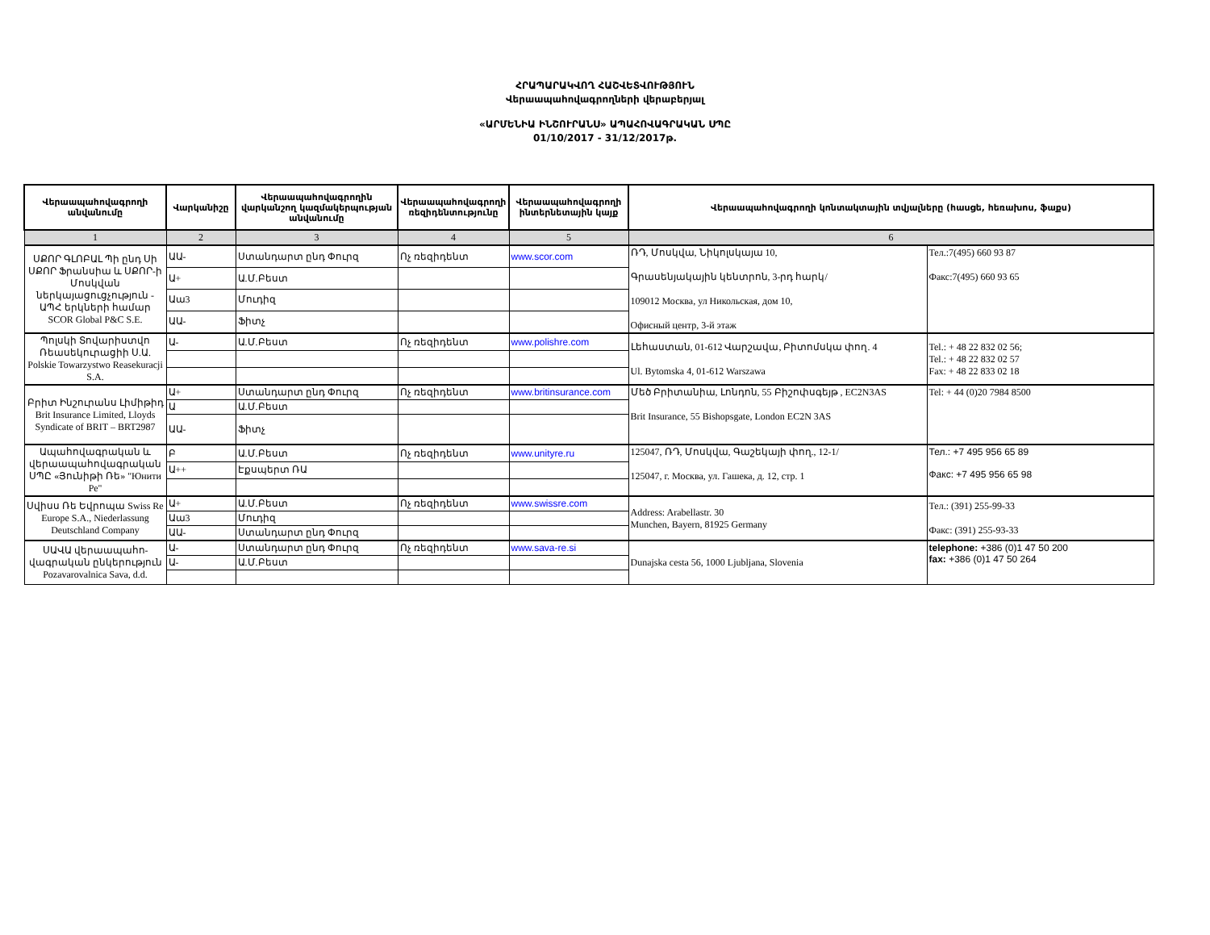ՀՐԱՊԱՐԱԿՎՈՂ ՀԱՇՎԵՏՎՈՒԹՅՈՒՆ
Վերաապահովագրողների վերաբերյալ
«ԱՐՄԵՆԻԱ ԻՆՇՈՒՐԱՆՍ» ԱՊԱՀՈՎԱԳՐԱԿԱՆ ՍՊԸ
01/10/2017 - 31/12/2017թ.
| Վերաապահովագրողի անվանումը | Վարկանիշը | Վերաապահովագրողին վարկանշող կազմակերպության անվանումը | Վերաապահովագրողի ռեզիդենտությունը | Վերաապահովագրողի ինտերնետային կայք | Վերաապահովագրողի կոնտակտային տվյալները (հասցե, հեռախոս, ֆաքս) | |
| --- | --- | --- | --- | --- | --- | --- |
| 1 | 2 | 3 | 4 | 5 | 6 | |
| ՍՔՈՐ ԳԼՈԲԱԼ Պի ընդ Սի ՍՔՈՐ Ֆրանսիա և ՍՔՈՐ-ի Մոսկվան ներկայացուցչություն - ԱՊՀ երկների համար SCOR Global P&C S.E. | ԱԱ- | Ստանդարտ ընդ Փուրզ | Ոչ ռեզիդենտ | www.scor.com | ՌԴ, Մոսկվա, Նիկոլսկայա 10, Գրասենյակային կենտրոն, 3-րդ հարկ/ 109012 Москва, ул Никольская, дом 10, Офисный центр, 3-й этаж | Тел.:7(495) 660 93 87 Факс:7(495) 660 93 65 |
| | Ա+ | Ա.Մ.Բեստ | | | | |
| | Աա3 | Մուդիզ | | | | |
| | ԱԱ- | Ֆիտչ | | | | |
| Պոլսկի Տովարիստվո Ռեասեկուրացիի Ս.Ա. Polskie Towarzystwo Reasekuracji S.A. | Ա- | Ա.Մ.Բեստ | Ոչ ռեզիդենտ | www.polishre.com | Լեհաստան, 01-612 Վարշավա, Բիտոմսկա փող. 4 Ul. Bytomska 4, 01-612 Warszawa | Tel.: + 48 22 832 02 56; Tel.: + 48 22 832 02 57 Fax: + 48 22 833 02 18 |
| Բրիտ Ինշուրանս Լիմիթիդ Brit Insurance Limited, Lloyds Syndicate of BRIT – BRT2987 | Ա+ | Ստանդարտ ընդ Փուրզ | Ոչ ռեզիդենտ | www.britinsurance.com | Մեծ Բրիտանիա, Լոնդոն, 55 Բիշոփսգեյթ , EC2N3AS Brit Insurance, 55 Bishopsgate, London EC2N 3AS | Tel: + 44 (0)20 7984 8500 |
| | Ա | Ա.Մ.Բեստ | | | | |
| | ԱԱ- | Ֆիտչ | | | | |
| Ապահովագրական և վերաապահովագրական ՍՊԸ «Յունիթի Ռե» "Юнити Ре" | Բ | Ա.Մ.Բեստ | Ոչ ռեզիդենտ | www.unityre.ru | 125047, ՌԴ, Մոսկվա, Գաշեկայի փող., 12-1/ 125047, г. Москва, ул. Гашека, д. 12, стр. 1 | Тел.: +7 495 956 65 89 Факс: +7 495 956 65 98 |
| | Ա++ | Էքսպերտ ՌԱ | | | | |
| Սվիսս Ռե Եվրոպա Swiss Re Europe S.A., Niederlassung Deutschland Company | Ա+ | Ա.Մ.Բեստ | Ոչ ռեզիդենտ | www.swissre.com | Address: Arabellastr. 30 Munchen, Bayern, 81925 Germany | Тел.: (391) 255-99-33 Факс: (391) 255-93-33 |
| | Աա3 | Մուդիզ | | | | |
| | ԱԱ- | Ստանդարտ ընդ Փուրզ | | | | |
| ՍԱՎԱ վերաապահո-վագրական ընկերություն Pozavarovalnica Sava, d.d. | Ա- | Ստանդարտ ընդ Փուրզ | Ոչ ռեզիդենտ | www.sava-re.si | Dunajska cesta 56, 1000 Ljubljana, Slovenia | telephone: +386 (0)1 47 50 200 fax: +386 (0)1 47 50 264 |
| | Ա- | Ա.Մ.Բեստ | | | | |